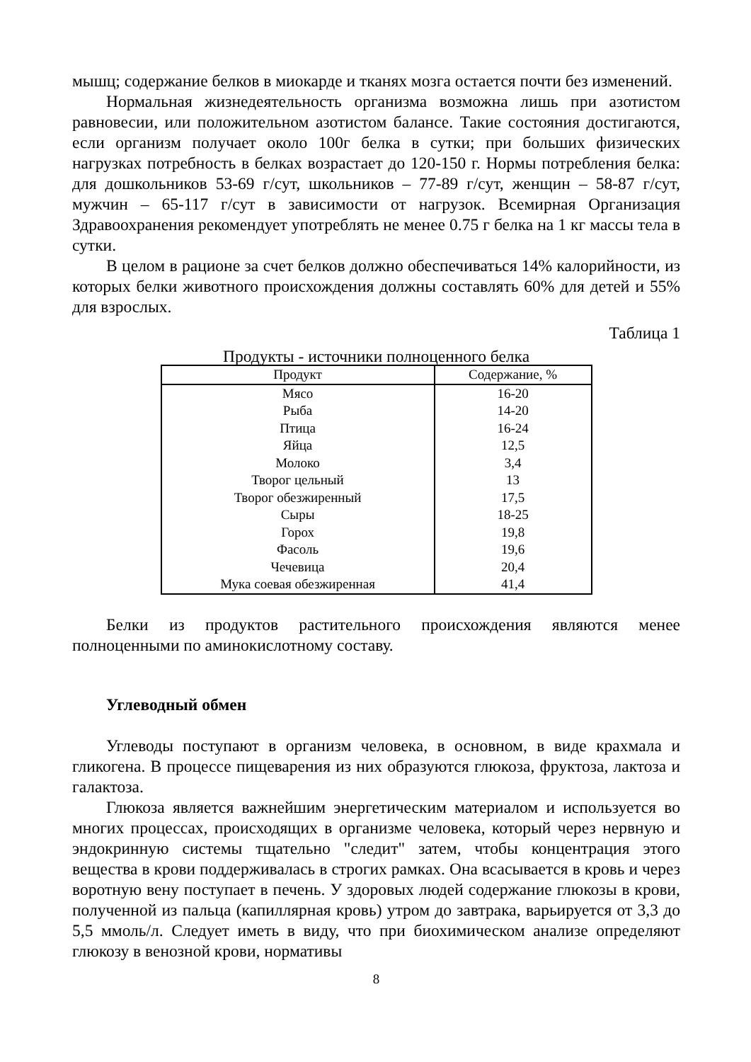мышц; содержание белков в миокарде и тканях мозга остается почти без изменений.
Нормальная жизнедеятельность организма возможна лишь при азотистом равновесии, или положительном азотистом балансе. Такие состояния достигаются, если организм получает около 100г белка в сутки; при больших физических нагрузках потребность в белках возрастает до 120-150 г. Нормы потребления белка: для дошкольников 53-69 г/сут, школьников – 77-89 г/сут, женщин – 58-87 г/сут, мужчин – 65-117 г/сут в зависимости от нагрузок. Всемирная Организация Здравоохранения рекомендует употреблять не менее 0.75 г белка на 1 кг массы тела в сутки.
В целом в рационе за счет белков должно обеспечиваться 14% калорийности, из которых белки животного происхождения должны составлять 60% для детей и 55% для взрослых.
Таблица 1
Продукты - источники полноценного белка
| Продукт | Содержание, % |
| --- | --- |
| Мясо | 16-20 |
| Рыба | 14-20 |
| Птица | 16-24 |
| Яйца | 12,5 |
| Молоко | 3,4 |
| Творог цельный | 13 |
| Творог обезжиренный | 17,5 |
| Сыры | 18-25 |
| Горох | 19,8 |
| Фасоль | 19,6 |
| Чечевица | 20,4 |
| Мука соевая обезжиренная | 41,4 |
Белки из продуктов растительного происхождения являются менее полноценными по аминокислотному составу.
Углеводный обмен
Углеводы поступают в организм человека, в основном, в виде крахмала и гликогена. В процессе пищеварения из них образуются глюкоза, фруктоза, лактоза и галактоза.
Глюкоза является важнейшим энергетическим материалом и используется во многих процессах, происходящих в организме человека, который через нервную и эндокринную системы тщательно "следит" затем, чтобы концентрация этого вещества в крови поддерживалась в строгих рамках. Она всасывается в кровь и через воротную вену поступает в печень. У здоровых людей содержание глюкозы в крови, полученной из пальца (капиллярная кровь) утром до завтрака, варьируется от 3,3 до 5,5 ммоль/л. Следует иметь в виду, что при биохимическом анализе определяют глюкозу в венозной крови, нормативы
8